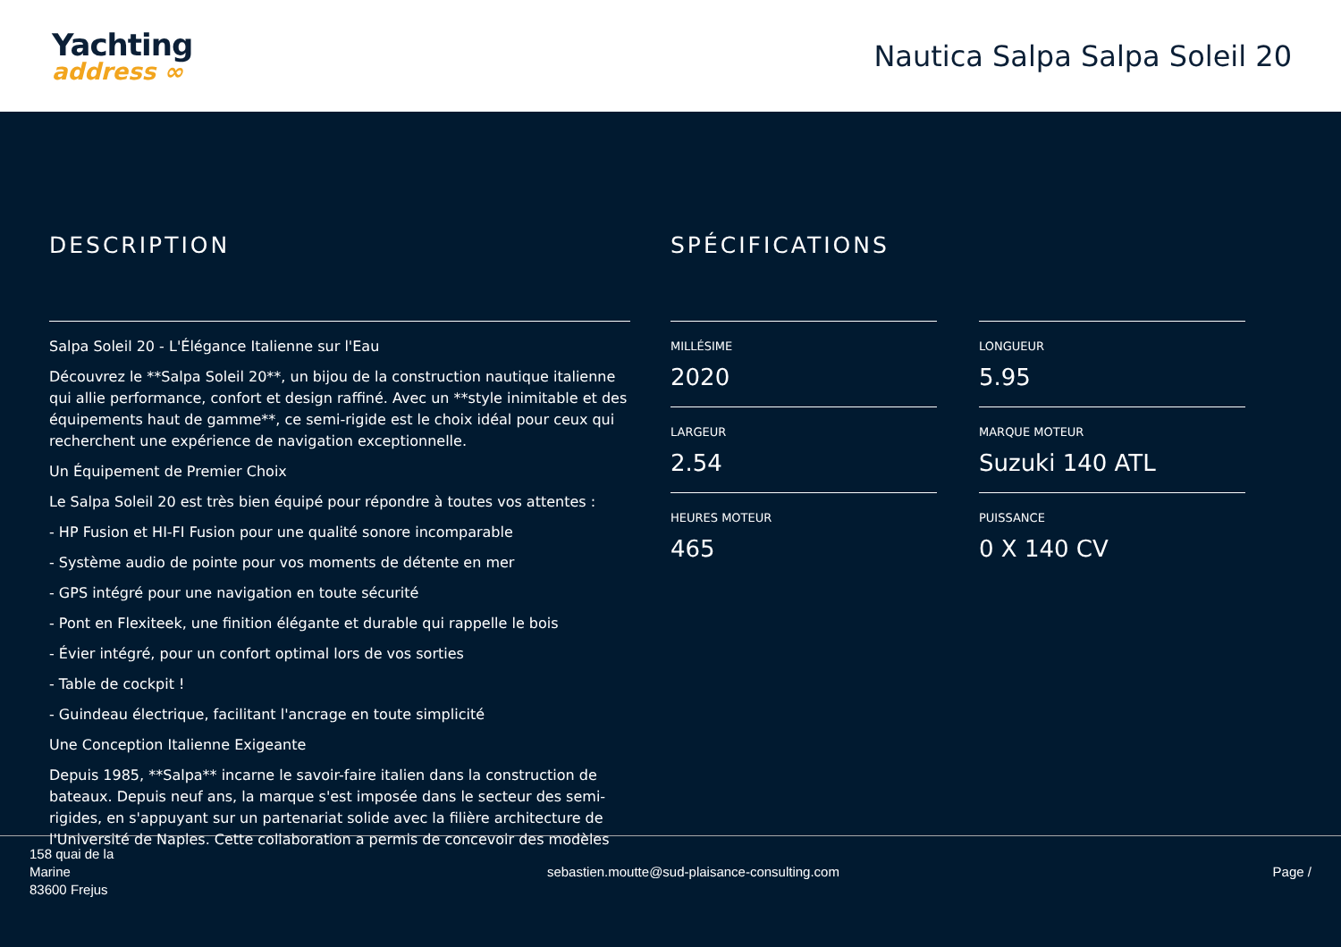Yachting
address ∞
Nautica Salpa Salpa Soleil 20
DESCRIPTION
Salpa Soleil 20 - L'Élégance Italienne sur l'Eau
Découvrez le **Salpa Soleil 20**, un bijou de la construction nautique italienne qui allie performance, confort et design raffiné. Avec un **style inimitable et des équipements haut de gamme**, ce semi-rigide est le choix idéal pour ceux qui recherchent une expérience de navigation exceptionnelle.
Un Équipement de Premier Choix
Le Salpa Soleil 20 est très bien équipé pour répondre à toutes vos attentes :
- HP Fusion et HI-FI Fusion pour une qualité sonore incomparable
- Système audio de pointe pour vos moments de détente en mer
- GPS intégré pour une navigation en toute sécurité
- Pont en Flexiteek, une finition élégante et durable qui rappelle le bois
- Évier intégré, pour un confort optimal lors de vos sorties
- Table de cockpit !
- Guindeau électrique, facilitant l'ancrage en toute simplicité
Une Conception Italienne Exigeante
Depuis 1985, **Salpa** incarne le savoir-faire italien dans la construction de bateaux. Depuis neuf ans, la marque s'est imposée dans le secteur des semi-rigides, en s'appuyant sur un partenariat solide avec la filière architecture de l'Université de Naples. Cette collaboration a permis de concevoir des modèles
SPÉCIFICATIONS
MILLÉSIME
2020
LONGUEUR
5.95
LARGEUR
2.54
MARQUE MOTEUR
Suzuki 140 ATL
HEURES MOTEUR
465
PUISSANCE
0 X 140 CV
158 quai de la
Marine
83600 Frejus
sebastien.moutte@sud-plaisance-consulting.com
Page /